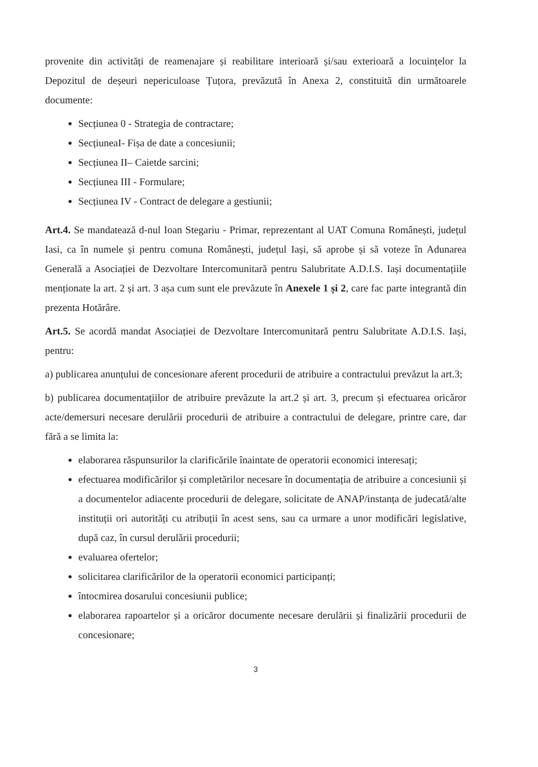provenite din activități de reamenajare și reabilitare interioară și/sau exterioară a locuințelor la Depozitul de deșeuri nepericuloase Țuțora, prevăzută în Anexa 2, constituită din următoarele documente:
Secțiunea 0 - Strategia de contractare;
SecțiuneaI- Fișa de date a concesiunii;
Secțiunea II– Caietde sarcini;
Secțiunea III - Formulare;
Secțiunea IV - Contract de delegare a gestiunii;
Art.4. Se mandatează d-nul Ioan Stegariu - Primar, reprezentant al UAT Comuna Românești, județul Iasi, ca în numele și pentru comuna Românești, județul Iași, să aprobe și să voteze în Adunarea Generală a Asociației de Dezvoltare Intercomunitară pentru Salubritate A.D.I.S. Iași documentațiile menționate la art. 2 și art. 3 așa cum sunt ele prevăzute în Anexele 1 și 2, care fac parte integrantă din prezenta Hotărâre.
Art.5. Se acordă mandat Asociației de Dezvoltare Intercomunitară pentru Salubritate A.D.I.S. Iași, pentru:
a) publicarea anunțului de concesionare aferent procedurii de atribuire a contractului prevăzut la art.3;
b) publicarea documentațiilor de atribuire prevăzute la art.2 și art. 3, precum și efectuarea oricăror acte/demersuri necesare derulării procedurii de atribuire a contractului de delegare, printre care, dar fără a se limita la:
elaborarea răspunsurilor la clarificările înaintate de operatorii economici interesați;
efectuarea modificărilor și completărilor necesare în documentația de atribuire a concesiunii și a documentelor adiacente procedurii de delegare, solicitate de ANAP/instanța de judecată/alte instituții ori autorități cu atribuții în acest sens, sau ca urmare a unor modificări legislative, după caz, în cursul derulării procedurii;
evaluarea ofertelor;
solicitarea clarificărilor de la operatorii economici participanți;
întocmirea dosarului concesiunii publice;
elaborarea rapoartelor și a oricăror documente necesare derulării și finalizării procedurii de concesionare;
3